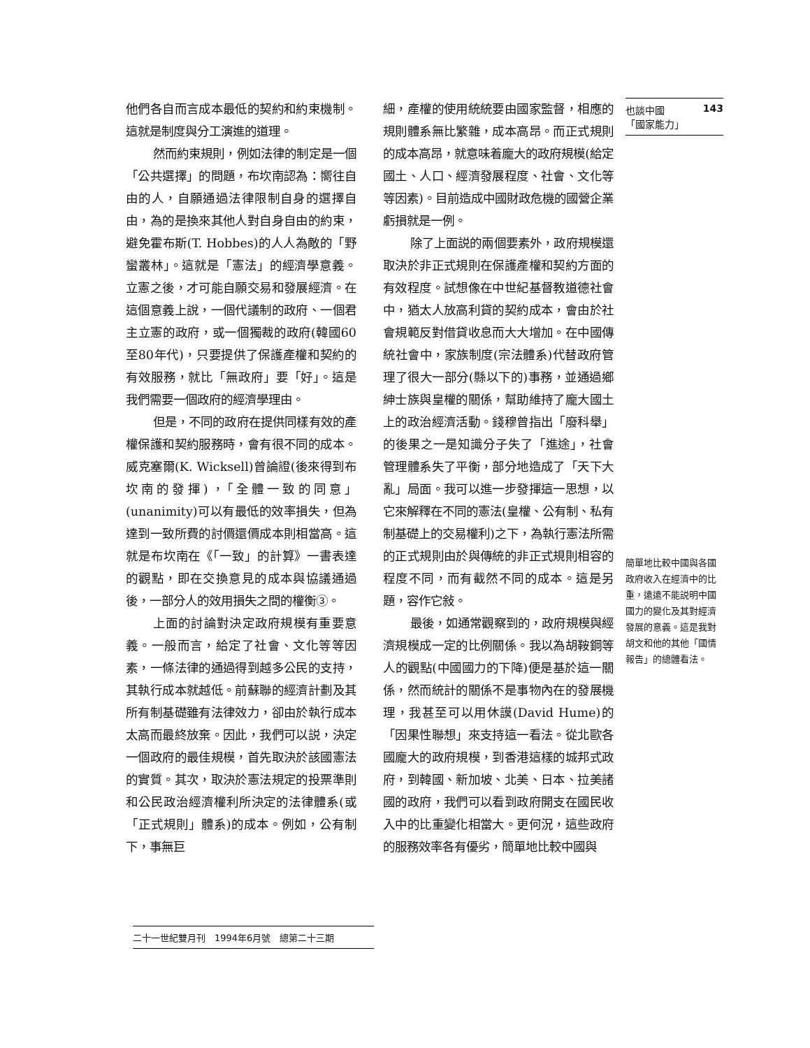他們各自而言成本最低的契約和約束機制。這就是制度與分工演進的道理。
然而約束規則，例如法律的制定是一個「公共選擇」的問題，布坎南認為：嚮往自由的人，自願通過法律限制自身的選擇自由，為的是換來其他人對自身自由的約束，避免霍布斯(T. Hobbes)的人人為敵的「野蠻叢林」。這就是「憲法」的經濟學意義。立憲之後，才可能自願交易和發展經濟。在這個意義上說，一個代議制的政府、一個君主立憲的政府，或一個獨裁的政府(韓國60至80年代)，只要提供了保護產權和契約的有效服務，就比「無政府」要「好」。這是我們需要一個政府的經濟學理由。
但是，不同的政府在提供同樣有效的產權保護和契約服務時，會有很不同的成本。威克塞爾(K. Wicksell)曾論證(後來得到布坎南的發揮)，「全體一致的同意」(unanimity)可以有最低的效率損失，但為達到一致所費的討價還價成本則相當高。這就是布坎南在《「一致」的計算》一書表達的觀點，即在交換意見的成本與協議通過後，一部分人的效用損失之間的權衡③。
上面的討論對決定政府規模有重要意義。一般而言，給定了社會、文化等等因素，一條法律的通過得到越多公民的支持，其執行成本就越低。前蘇聯的經濟計劃及其所有制基礎雖有法律效力，卻由於執行成本太高而最終放棄。因此，我們可以説，決定一個政府的最佳規模，首先取決於該國憲法的實質。其次，取決於憲法規定的投票準則和公民政治經濟權利所決定的法律體系(或「正式規則」體系)的成本。例如，公有制下，事無巨
細，產權的使用統統要由國家監督，相應的規則體系無比繁雜，成本高昂。而正式規則的成本高昂，就意味着龐大的政府規模(給定國土、人口、經濟發展程度、社會、文化等等因素)。目前造成中國財政危機的國營企業虧損就是一例。
除了上面説的兩個要素外，政府規模還取決於非正式規則在保護產權和契約方面的有效程度。試想像在中世紀基督教道德社會中，猶太人放高利貸的契約成本，會由於社會規範反對借貸收息而大大增加。在中國傳統社會中，家族制度(宗法體系)代替政府管理了很大一部分(縣以下的)事務，並通過鄉紳士族與皇權的關係，幫助維持了龐大國土上的政治經濟活動。錢穆曾指出「廢科舉」的後果之一是知識分子失了「進途」，社會管理體系失了平衡，部分地造成了「天下大亂」局面。我可以進一步發揮這一思想，以它來解釋在不同的憲法(皇權、公有制、私有制基礎上的交易權利)之下，為執行憲法所需的正式規則由於與傳統的非正式規則相容的程度不同，而有截然不同的成本。這是另題，容作它敍。
最後，如通常觀察到的，政府規模與經濟規模成一定的比例關係。我以為胡鞍鋼等人的觀點(中國國力的下降)便是基於這一關係，然而統計的關係不是事物內在的發展機理，我甚至可以用休謨(David Hume)的「因果性聯想」來支持這一看法。從北歐各國龐大的政府規模，到香港這樣的城邦式政府，到韓國、新加坡、北美、日本、拉美諸國的政府，我們可以看到政府開支在國民收入中的比重變化相當大。更何況，這些政府的服務效率各有優劣，簡單地比較中國與
也談中國
「國家能力」 143
簡單地比較中國與各國政府收入在經濟中的比重，遠遠不能説明中國國力的變化及其對經濟發展的意義。這是我對胡文和他的其他「國情報告」的總體看法。
二十一世紀雙月刊　1994年6月號　總第二十三期